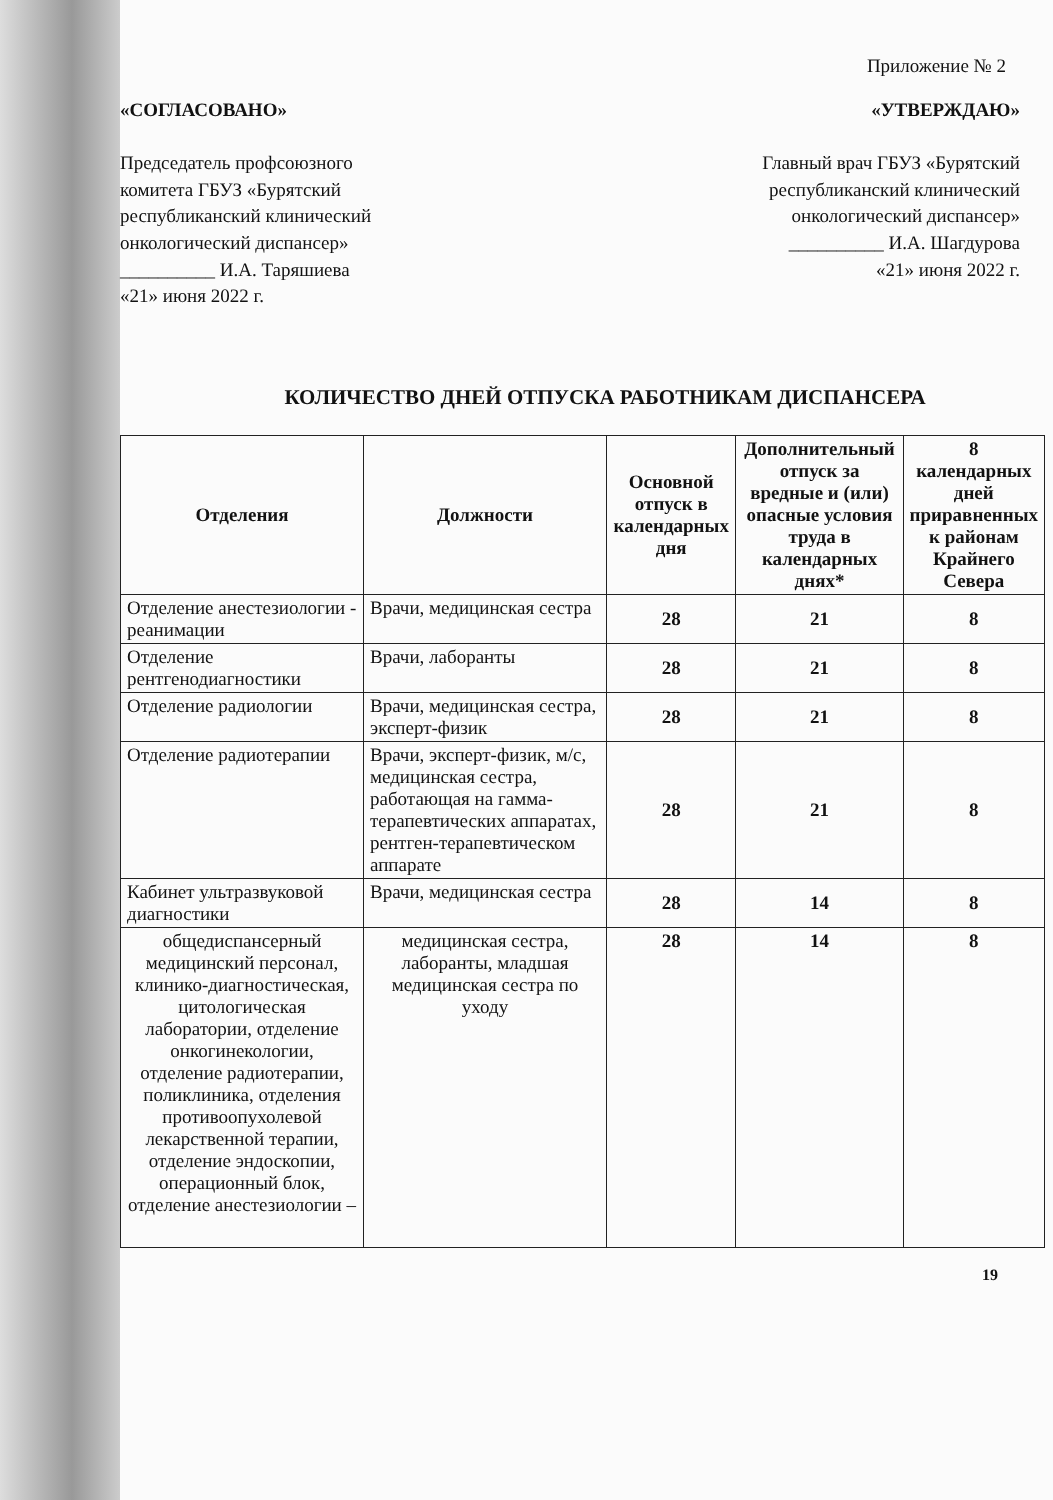Приложение № 2
«СОГЛАСОВАНО»
Председатель профсоюзного комитета ГБУЗ «Бурятский республиканский клинический онкологический диспансер»
__________ И.А. Таряшиева
«21» июня 2022 г.
«УТВЕРЖДАЮ»
Главный врач ГБУЗ «Бурятский республиканский клинический онкологический диспансер»
__________ И.А. Шагдурова
«21» июня 2022 г.
КОЛИЧЕСТВО ДНЕЙ ОТПУСКА РАБОТНИКАМ ДИСПАНСЕРА
| Отделения | Должности | Основной отпуск в календарных дня | Дополнительный отпуск за вредные и (или) опасные условия труда в календарных днях* | 8 календарных дней приравненных к районам Крайнего Севера |
| --- | --- | --- | --- | --- |
| Отделение анестезиологии - реанимации | Врачи, медицинская сестра | 28 | 21 | 8 |
| Отделение рентгенодиагностики | Врачи, лаборанты | 28 | 21 | 8 |
| Отделение радиологии | Врачи, медицинская сестра, эксперт-физик | 28 | 21 | 8 |
| Отделение радиотерапии | Врачи, эксперт-физик, м/с, медицинская сестра, работающая на гамма-терапевтических аппаратах, рентген-терапевтическом аппарате | 28 | 21 | 8 |
| Кабинет ультразвуковой диагностики | Врачи, медицинская сестра | 28 | 14 | 8 |
| общедиспансерный медицинский персонал, клинико-диагностическая, цитологическая лаборатории, отделение онкогинекологии, отделение радиотерапии, поликлиника, отделения противоопухолевой лекарственной терапии, отделение эндоскопии, операционный блок, отделение анестезиологии – | медицинская сестра, лаборанты, младшая медицинская сестра по уходу | 28 | 14 | 8 |
19